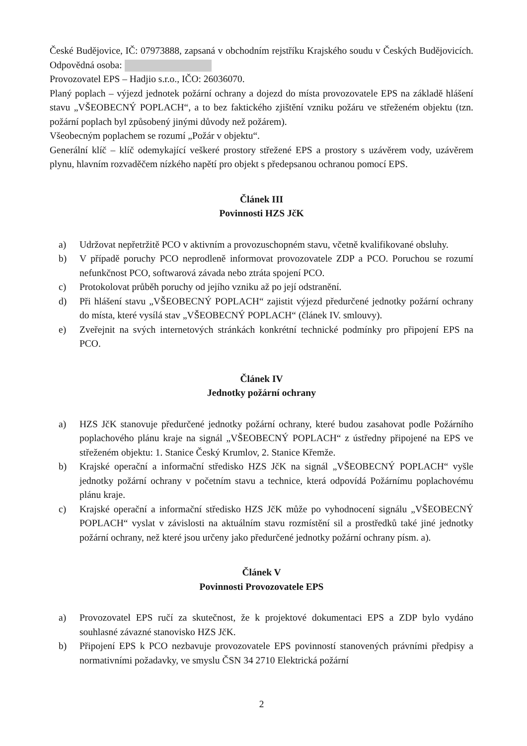České Budějovice, IČ: 07973888, zapsaná v obchodním rejstříku Krajského soudu v Českých Budějovicích. Odpovědná osoba:
Provozovatel EPS – Hadjio s.r.o., IČO: 26036070.
Planý poplach – výjezd jednotek požární ochrany a dojezd do místa provozovatele EPS na základě hlášení stavu „VŠEOBECNÝ POPLACH“, a to bez faktického zjištění vzniku požáru ve střeženém objektu (tzn. požární poplach byl způsobený jinými důvody než požárem).
Všeobecným poplachem se rozumí „Požár v objektu“.
Generální klíč – klíč odemykající veškeré prostory střežené EPS a prostory s uzávěrem vody, uzávěrem plynu, hlavním rozvaděčem nízkého napětí pro objekt s předepsanou ochranou pomocí EPS.
Článek III
Povinnosti HZS JčK
a) Udržovat nepřetržitě PCO v aktivním a provozuschopném stavu, včetně kvalifikované obsluhy.
b) V případě poruchy PCO neprodleně informovat provozovatele ZDP a PCO. Poruchou se rozumí nefunkčnost PCO, softwarová závada nebo ztráta spojení PCO.
c) Protokolovat průběh poruchy od jejího vzniku až po její odstranění.
d) Při hlášení stavu „VŠEOBECNÝ POPLACH“ zajistit výjezd předurčené jednotky požární ochrany do místa, které vysílá stav „VŠEOBECNÝ POPLACH“ (článek IV. smlouvy).
e) Zveřejnit na svých internetových stránkách konkrétní technické podmínky pro připojení EPS na PCO.
Článek IV
Jednotky požární ochrany
a) HZS JčK stanovuje předurčené jednotky požární ochrany, které budou zasahovat podle Požárního poplachového plánu kraje na signál „VŠEOBECNÝ POPLACH“ z ústředny připojené na EPS ve střeženém objektu: 1. Stanice Český Krumlov, 2. Stanice Křemže.
b) Krajské operační a informační středisko HZS JčK na signál „VŠEOBECNÝ POPLACH“ vyšle jednotky požární ochrany v početním stavu a technice, která odpovídá Požárnímu poplachovému plánu kraje.
c) Krajské operační a informační středisko HZS JčK může po vyhodnocení signálu „VŠEOBECNÝ POPLACH“ vyslat v závislosti na aktuálním stavu rozmístění sil a prostředků také jiné jednotky požární ochrany, než které jsou určeny jako předurčené jednotky požární ochrany písm. a).
Článek V
Povinnosti Provozovatele EPS
a) Provozovatel EPS ručí za skutečnost, že k projektové dokumentaci EPS a ZDP bylo vydáno souhlasné závazné stanovisko HZS JčK.
b) Připojení EPS k PCO nezbavuje provozovatele EPS povinností stanovených právními předpisy a normativními požadavky, ve smyslu ČSN 34 2710 Elektrická požární
2